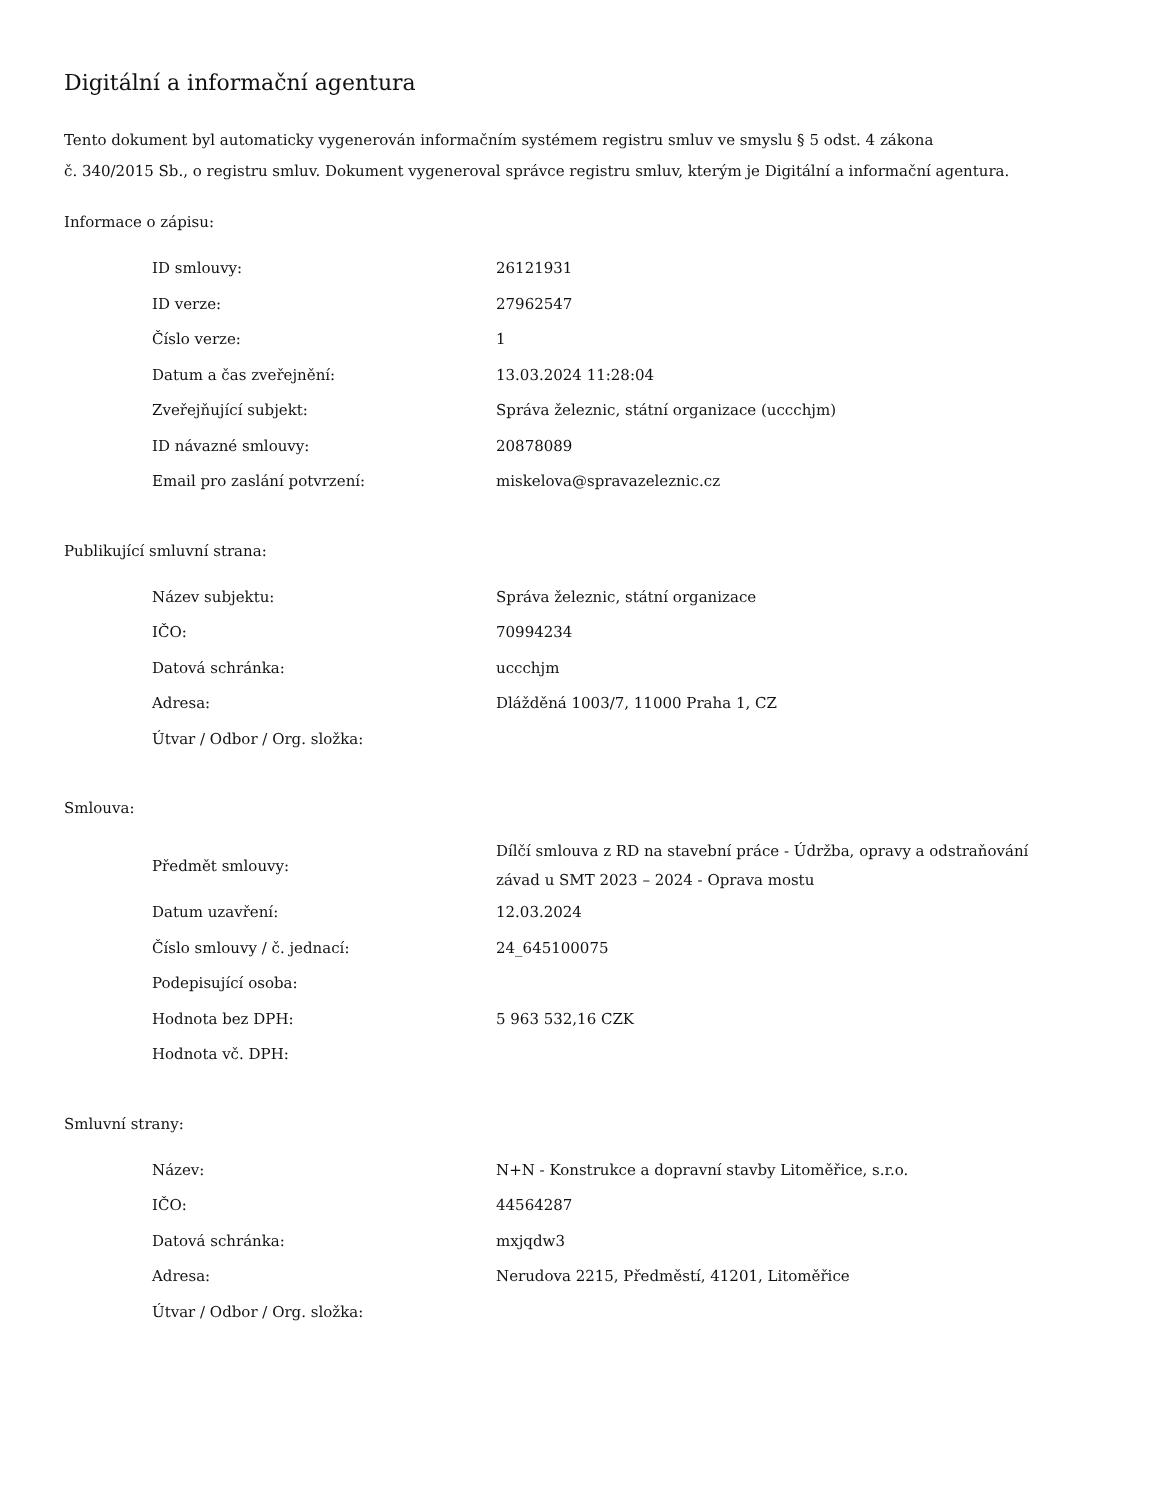Digitální a informační agentura
Tento dokument byl automaticky vygenerován informačním systémem registru smluv ve smyslu § 5 odst. 4 zákona
č. 340/2015 Sb., o registru smluv. Dokument vygeneroval správce registru smluv, kterým je Digitální a informační agentura.
Informace o zápisu:
| ID smlouvy: | 26121931 |
| ID verze: | 27962547 |
| Číslo verze: | 1 |
| Datum a čas zveřejnění: | 13.03.2024 11:28:04 |
| Zveřejňující subjekt: | Správa železnic, státní organizace (uccchjm) |
| ID návazné smlouvy: | 20878089 |
| Email pro zaslání potvrzení: | miskelova@spravazeleznic.cz |
Publikující smluvní strana:
| Název subjektu: | Správa železnic, státní organizace |
| IČO: | 70994234 |
| Datová schránka: | uccchjm |
| Adresa: | Dlážděná 1003/7, 11000 Praha 1, CZ |
| Útvar / Odbor / Org. složka: | |
Smlouva:
| Předmět smlouvy: | Dílčí smlouva z RD na stavební práce - Údržba, opravy a odstraňování závad u SMT 2023 – 2024 - Oprava mostu |
| Datum uzavření: | 12.03.2024 |
| Číslo smlouvy / č. jednací: | 24_645100075 |
| Podepisující osoba: | |
| Hodnota bez DPH: | 5 963 532,16 CZK |
| Hodnota vč. DPH: | |
Smluvní strany:
| Název: | N+N - Konstrukce a dopravní stavby Litoměřice, s.r.o. |
| IČO: | 44564287 |
| Datová schránka: | mxjqdw3 |
| Adresa: | Nerudova 2215, Předměstí, 41201, Litoměřice |
| Útvar / Odbor / Org. složka: | |